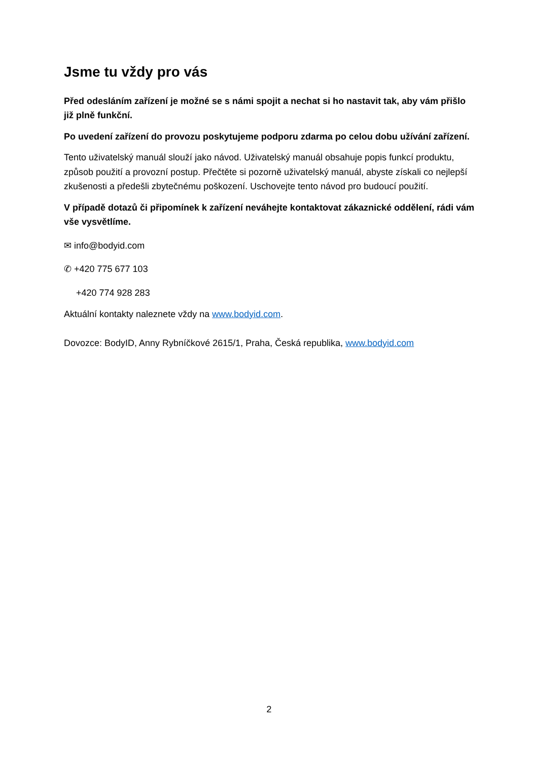Jsme tu vždy pro vás
Před odesláním zařízení je možné se s námi spojit a nechat si ho nastavit tak, aby vám přišlo již plně funkční.
Po uvedení zařízení do provozu poskytujeme podporu zdarma po celou dobu užívání zařízení.
Tento uživatelský manuál slouží jako návod. Uživatelský manuál obsahuje popis funkcí produktu, způsob použití a provozní postup. Přečtěte si pozorně uživatelský manuál, abyste získali co nejlepší zkušenosti a předešli zbytečnému poškození. Uschovejte tento návod pro budoucí použití.
V případě dotazů či připomínek k zařízení neváhejte kontaktovat zákaznické oddělení, rádi vám vše vysvětlíme.
✉ info@bodyid.com
✆ +420 775 677 103
+420 774 928 283
Aktuální kontakty naleznete vždy na www.bodyid.com.
Dovozce: BodyID, Anny Rybníčkové 2615/1, Praha, Česká republika, www.bodyid.com
2